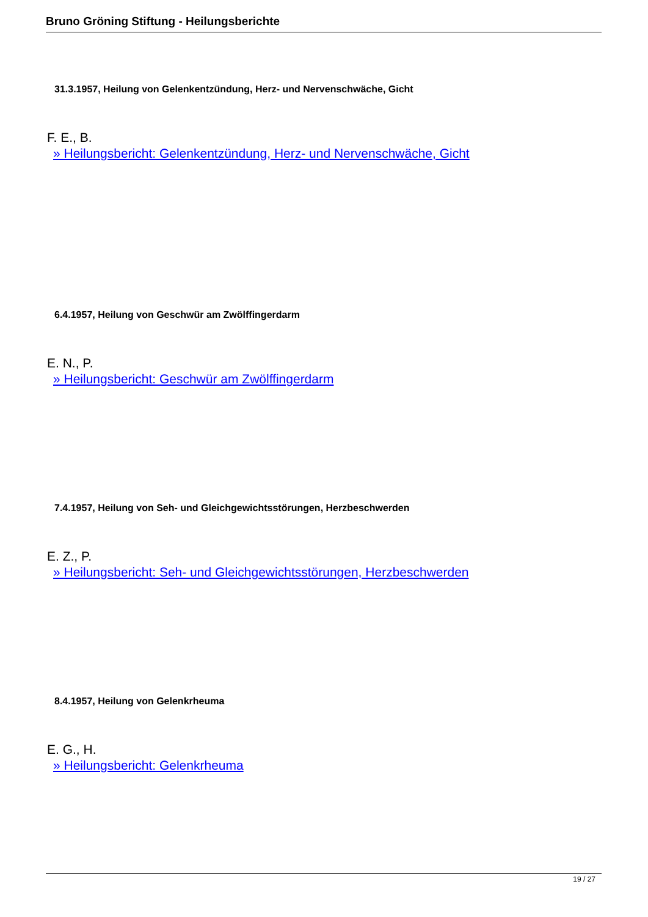Bruno Gröning Stiftung - Heilungsberichte
31.3.1957, Heilung von Gelenkentzündung, Herz- und Nervenschwäche, Gicht
F. E., B.
» Heilungsbericht: Gelenkentzündung, Herz- und Nervenschwäche, Gicht
6.4.1957, Heilung von Geschwür am Zwölffingerdarm
E. N., P.
» Heilungsbericht: Geschwür am Zwölffingerdarm
7.4.1957, Heilung von Seh- und Gleichgewichtsstörungen, Herzbeschwerden
E. Z., P.
» Heilungsbericht: Seh- und Gleichgewichtsstörungen, Herzbeschwerden
8.4.1957, Heilung von Gelenkrheuma
E. G., H.
» Heilungsbericht: Gelenkrheuma
19 / 27